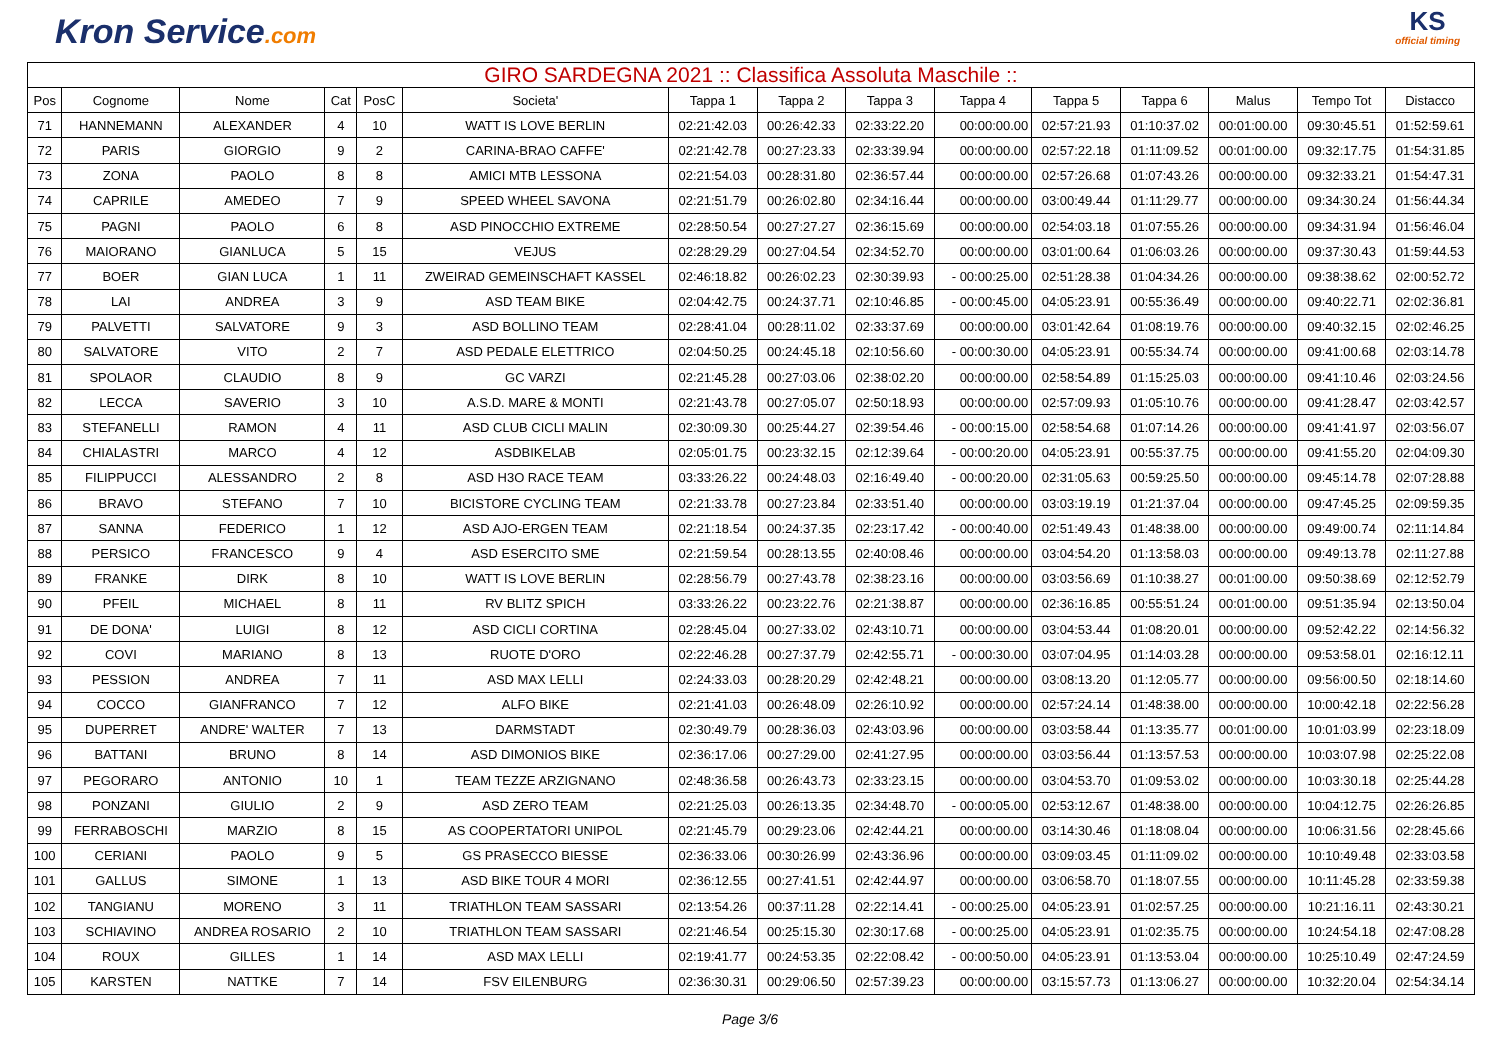Kron Service.com
KS
official timing
| GIRO SARDEGNA 2021 :: Classifica Assoluta Maschile :: | | | | | | | | | | | | | | |
| --- | --- | --- | --- | --- | --- | --- | --- | --- | --- | --- | --- | --- | --- | --- |
| Pos | Cognome | Nome | Cat | PosC | Societa' | Tappa 1 | Tappa 2 | Tappa 3 | Tappa 4 | Tappa 5 | Tappa 6 | Malus | Tempo Tot | Distacco |
| 71 | HANNEMANN | ALEXANDER | 4 | 10 | WATT IS LOVE BERLIN | 02:21:42.03 | 00:26:42.33 | 02:33:22.20 | 00:00:00.00 | 02:57:21.93 | 01:10:37.02 | 00:01:00.00 | 09:30:45.51 | 01:52:59.61 |
| 72 | PARIS | GIORGIO | 9 | 2 | CARINA-BRAO CAFFE' | 02:21:42.78 | 00:27:23.33 | 02:33:39.94 | 00:00:00.00 | 02:57:22.18 | 01:11:09.52 | 00:01:00.00 | 09:32:17.75 | 01:54:31.85 |
| 73 | ZONA | PAOLO | 8 | 8 | AMICI MTB LESSONA | 02:21:54.03 | 00:28:31.80 | 02:36:57.44 | 00:00:00.00 | 02:57:26.68 | 01:07:43.26 | 00:00:00.00 | 09:32:33.21 | 01:54:47.31 |
| 74 | CAPRILE | AMEDEO | 7 | 9 | SPEED WHEEL SAVONA | 02:21:51.79 | 00:26:02.80 | 02:34:16.44 | 00:00:00.00 | 03:00:49.44 | 01:11:29.77 | 00:00:00.00 | 09:34:30.24 | 01:56:44.34 |
| 75 | PAGNI | PAOLO | 6 | 8 | ASD PINOCCHIO EXTREME | 02:28:50.54 | 00:27:27.27 | 02:36:15.69 | 00:00:00.00 | 02:54:03.18 | 01:07:55.26 | 00:00:00.00 | 09:34:31.94 | 01:56:46.04 |
| 76 | MAIORANO | GIANLUCA | 5 | 15 | VEJUS | 02:28:29.29 | 00:27:04.54 | 02:34:52.70 | 00:00:00.00 | 03:01:00.64 | 01:06:03.26 | 00:00:00.00 | 09:37:30.43 | 01:59:44.53 |
| 77 | BOER | GIAN LUCA | 1 | 11 | ZWEIRAD GEMEINSCHAFT KASSEL | 02:46:18.82 | 00:26:02.23 | 02:30:39.93 | - 00:00:25.00 | 02:51:28.38 | 01:04:34.26 | 00:00:00.00 | 09:38:38.62 | 02:00:52.72 |
| 78 | LAI | ANDREA | 3 | 9 | ASD TEAM BIKE | 02:04:42.75 | 00:24:37.71 | 02:10:46.85 | - 00:00:45.00 | 04:05:23.91 | 00:55:36.49 | 00:00:00.00 | 09:40:22.71 | 02:02:36.81 |
| 79 | PALVETTI | SALVATORE | 9 | 3 | ASD BOLLINO TEAM | 02:28:41.04 | 00:28:11.02 | 02:33:37.69 | 00:00:00.00 | 03:01:42.64 | 01:08:19.76 | 00:00:00.00 | 09:40:32.15 | 02:02:46.25 |
| 80 | SALVATORE | VITO | 2 | 7 | ASD PEDALE ELETTRICO | 02:04:50.25 | 00:24:45.18 | 02:10:56.60 | - 00:00:30.00 | 04:05:23.91 | 00:55:34.74 | 00:00:00.00 | 09:41:00.68 | 02:03:14.78 |
| 81 | SPOLAOR | CLAUDIO | 8 | 9 | GC VARZI | 02:21:45.28 | 00:27:03.06 | 02:38:02.20 | 00:00:00.00 | 02:58:54.89 | 01:15:25.03 | 00:00:00.00 | 09:41:10.46 | 02:03:24.56 |
| 82 | LECCA | SAVERIO | 3 | 10 | A.S.D. MARE & MONTI | 02:21:43.78 | 00:27:05.07 | 02:50:18.93 | 00:00:00.00 | 02:57:09.93 | 01:05:10.76 | 00:00:00.00 | 09:41:28.47 | 02:03:42.57 |
| 83 | STEFANELLI | RAMON | 4 | 11 | ASD CLUB CICLI MALIN | 02:30:09.30 | 00:25:44.27 | 02:39:54.46 | - 00:00:15.00 | 02:58:54.68 | 01:07:14.26 | 00:00:00.00 | 09:41:41.97 | 02:03:56.07 |
| 84 | CHIALASTRI | MARCO | 4 | 12 | ASDBIKELAB | 02:05:01.75 | 00:23:32.15 | 02:12:39.64 | - 00:00:20.00 | 04:05:23.91 | 00:55:37.75 | 00:00:00.00 | 09:41:55.20 | 02:04:09.30 |
| 85 | FILIPPUCCI | ALESSANDRO | 2 | 8 | ASD H3O RACE TEAM | 03:33:26.22 | 00:24:48.03 | 02:16:49.40 | - 00:00:20.00 | 02:31:05.63 | 00:59:25.50 | 00:00:00.00 | 09:45:14.78 | 02:07:28.88 |
| 86 | BRAVO | STEFANO | 7 | 10 | BICISTORE CYCLING TEAM | 02:21:33.78 | 00:27:23.84 | 02:33:51.40 | 00:00:00.00 | 03:03:19.19 | 01:21:37.04 | 00:00:00.00 | 09:47:45.25 | 02:09:59.35 |
| 87 | SANNA | FEDERICO | 1 | 12 | ASD AJO-ERGEN TEAM | 02:21:18.54 | 00:24:37.35 | 02:23:17.42 | - 00:00:40.00 | 02:51:49.43 | 01:48:38.00 | 00:00:00.00 | 09:49:00.74 | 02:11:14.84 |
| 88 | PERSICO | FRANCESCO | 9 | 4 | ASD ESERCITO SME | 02:21:59.54 | 00:28:13.55 | 02:40:08.46 | 00:00:00.00 | 03:04:54.20 | 01:13:58.03 | 00:00:00.00 | 09:49:13.78 | 02:11:27.88 |
| 89 | FRANKE | DIRK | 8 | 10 | WATT IS LOVE BERLIN | 02:28:56.79 | 00:27:43.78 | 02:38:23.16 | 00:00:00.00 | 03:03:56.69 | 01:10:38.27 | 00:01:00.00 | 09:50:38.69 | 02:12:52.79 |
| 90 | PFEIL | MICHAEL | 8 | 11 | RV BLITZ SPICH | 03:33:26.22 | 00:23:22.76 | 02:21:38.87 | 00:00:00.00 | 02:36:16.85 | 00:55:51.24 | 00:01:00.00 | 09:51:35.94 | 02:13:50.04 |
| 91 | DE DONA' | LUIGI | 8 | 12 | ASD CICLI CORTINA | 02:28:45.04 | 00:27:33.02 | 02:43:10.71 | 00:00:00.00 | 03:04:53.44 | 01:08:20.01 | 00:00:00.00 | 09:52:42.22 | 02:14:56.32 |
| 92 | COVI | MARIANO | 8 | 13 | RUOTE D'ORO | 02:22:46.28 | 00:27:37.79 | 02:42:55.71 | - 00:00:30.00 | 03:07:04.95 | 01:14:03.28 | 00:00:00.00 | 09:53:58.01 | 02:16:12.11 |
| 93 | PESSION | ANDREA | 7 | 11 | ASD MAX LELLI | 02:24:33.03 | 00:28:20.29 | 02:42:48.21 | 00:00:00.00 | 03:08:13.20 | 01:12:05.77 | 00:00:00.00 | 09:56:00.50 | 02:18:14.60 |
| 94 | COCCO | GIANFRANCO | 7 | 12 | ALFO BIKE | 02:21:41.03 | 00:26:48.09 | 02:26:10.92 | 00:00:00.00 | 02:57:24.14 | 01:48:38.00 | 00:00:00.00 | 10:00:42.18 | 02:22:56.28 |
| 95 | DUPERRET | ANDRE' WALTER | 7 | 13 | DARMSTADT | 02:30:49.79 | 00:28:36.03 | 02:43:03.96 | 00:00:00.00 | 03:03:58.44 | 01:13:35.77 | 00:01:00.00 | 10:01:03.99 | 02:23:18.09 |
| 96 | BATTANI | BRUNO | 8 | 14 | ASD DIMONIOS BIKE | 02:36:17.06 | 00:27:29.00 | 02:41:27.95 | 00:00:00.00 | 03:03:56.44 | 01:13:57.53 | 00:00:00.00 | 10:03:07.98 | 02:25:22.08 |
| 97 | PEGORARO | ANTONIO | 10 | 1 | TEAM TEZZE ARZIGNANO | 02:48:36.58 | 00:26:43.73 | 02:33:23.15 | 00:00:00.00 | 03:04:53.70 | 01:09:53.02 | 00:00:00.00 | 10:03:30.18 | 02:25:44.28 |
| 98 | PONZANI | GIULIO | 2 | 9 | ASD ZERO TEAM | 02:21:25.03 | 00:26:13.35 | 02:34:48.70 | - 00:00:05.00 | 02:53:12.67 | 01:48:38.00 | 00:00:00.00 | 10:04:12.75 | 02:26:26.85 |
| 99 | FERRABOSCHI | MARZIO | 8 | 15 | AS COOPERTATORI UNIPOL | 02:21:45.79 | 00:29:23.06 | 02:42:44.21 | 00:00:00.00 | 03:14:30.46 | 01:18:08.04 | 00:00:00.00 | 10:06:31.56 | 02:28:45.66 |
| 100 | CERIANI | PAOLO | 9 | 5 | GS PRASECCO BIESSE | 02:36:33.06 | 00:30:26.99 | 02:43:36.96 | 00:00:00.00 | 03:09:03.45 | 01:11:09.02 | 00:00:00.00 | 10:10:49.48 | 02:33:03.58 |
| 101 | GALLUS | SIMONE | 1 | 13 | ASD BIKE TOUR 4 MORI | 02:36:12.55 | 00:27:41.51 | 02:42:44.97 | 00:00:00.00 | 03:06:58.70 | 01:18:07.55 | 00:00:00.00 | 10:11:45.28 | 02:33:59.38 |
| 102 | TANGIANU | MORENO | 3 | 11 | TRIATHLON TEAM SASSARI | 02:13:54.26 | 00:37:11.28 | 02:22:14.41 | - 00:00:25.00 | 04:05:23.91 | 01:02:57.25 | 00:00:00.00 | 10:21:16.11 | 02:43:30.21 |
| 103 | SCHIAVINO | ANDREA ROSARIO | 2 | 10 | TRIATHLON TEAM SASSARI | 02:21:46.54 | 00:25:15.30 | 02:30:17.68 | - 00:00:25.00 | 04:05:23.91 | 01:02:35.75 | 00:00:00.00 | 10:24:54.18 | 02:47:08.28 |
| 104 | ROUX | GILLES | 1 | 14 | ASD MAX LELLI | 02:19:41.77 | 00:24:53.35 | 02:22:08.42 | - 00:00:50.00 | 04:05:23.91 | 01:13:53.04 | 00:00:00.00 | 10:25:10.49 | 02:47:24.59 |
| 105 | KARSTEN | NATTKE | 7 | 14 | FSV EILENBURG | 02:36:30.31 | 00:29:06.50 | 02:57:39.23 | 00:00:00.00 | 03:15:57.73 | 01:13:06.27 | 00:00:00.00 | 10:32:20.04 | 02:54:34.14 |
Page 3/6